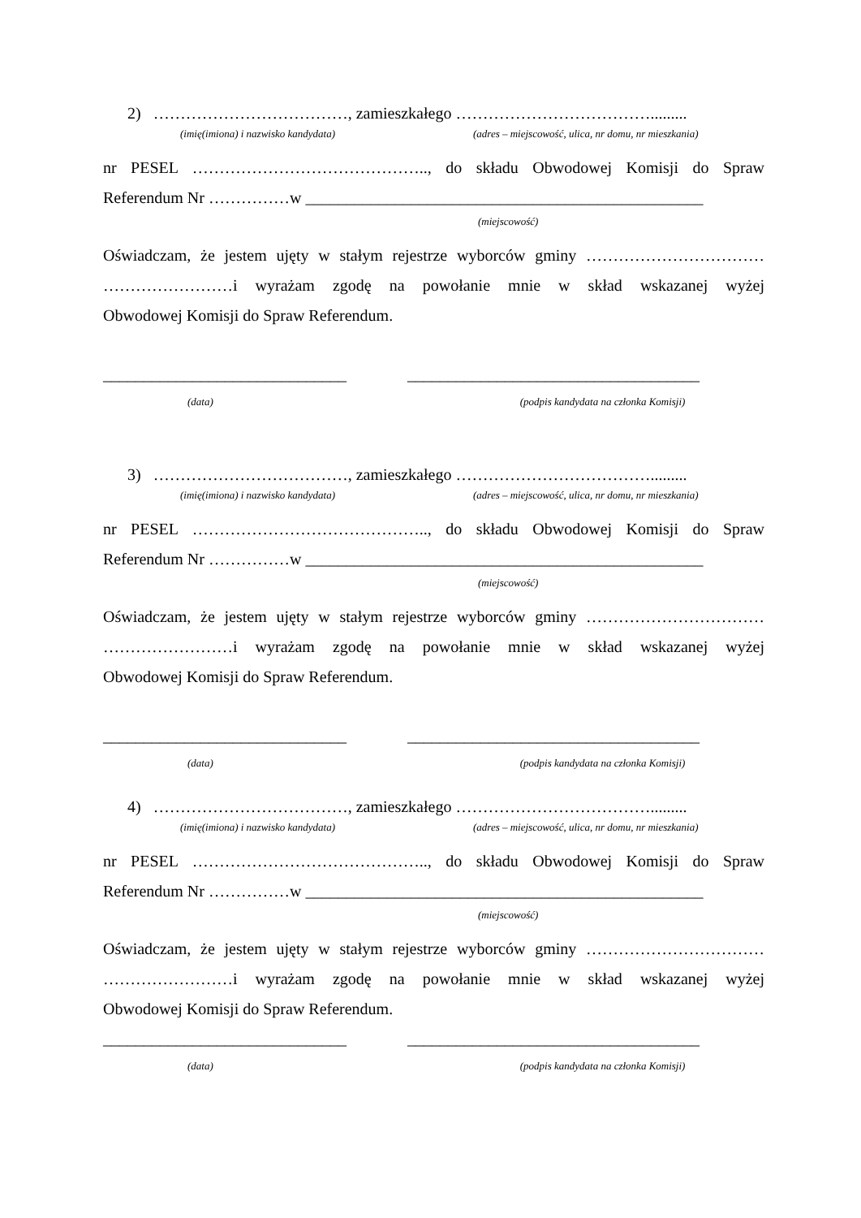2) ………………………………, zamieszkałego ……………………………….........
(imię(imiona) i nazwisko kandydata) (adres – miejscowość, ulica, nr domu, nr mieszkania)
nr PESEL …………………………………….., do składu Obwodowej Komisji do Spraw
Referendum Nr ……………w _________________________________________________
(miejscowość)
Oświadczam, że jestem ujęty w stałym rejestrze wyborców gminy ……………………………
……………………i wyrażam zgodę na powołanie mnie w skład wskazanej wyżej
Obwodowej Komisji do Spraw Referendum.
______________________________ ____________________________________
(data) (podpis kandydata na członka Komisji)
3) ………………………………, zamieszkałego ……………………………….........
(imię(imiona) i nazwisko kandydata) (adres – miejscowość, ulica, nr domu, nr mieszkania)
nr PESEL …………………………………….., do składu Obwodowej Komisji do Spraw
Referendum Nr ……………w _________________________________________________
(miejscowość)
Oświadczam, że jestem ujęty w stałym rejestrze wyborców gminy ……………………………
……………………i wyrażam zgodę na powołanie mnie w skład wskazanej wyżej
Obwodowej Komisji do Spraw Referendum.
______________________________ ____________________________________
(data) (podpis kandydata na członka Komisji)
4) ………………………………, zamieszkałego ……………………………….........
(imię(imiona) i nazwisko kandydata) (adres – miejscowość, ulica, nr domu, nr mieszkania)
nr PESEL …………………………………….., do składu Obwodowej Komisji do Spraw
Referendum Nr ……………w _________________________________________________
(miejscowość)
Oświadczam, że jestem ujęty w stałym rejestrze wyborców gminy ……………………………
……………………i wyrażam zgodę na powołanie mnie w skład wskazanej wyżej
Obwodowej Komisji do Spraw Referendum.
______________________________ ____________________________________
(data) (podpis kandydata na członka Komisji)